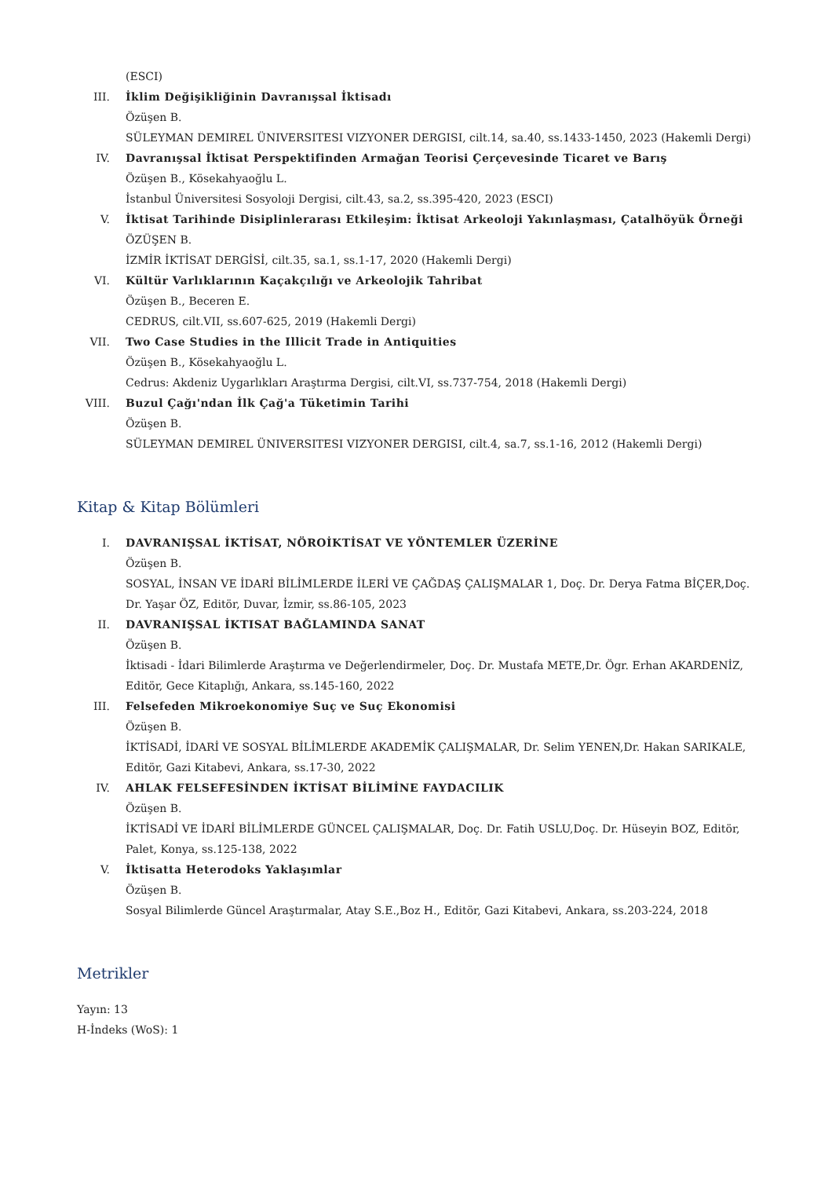(ESCI)
III. İklim Değişikliğinin Davranışsal İktisadı
Özüşen B.
SÜLEYMAN DEMIREL ÜNIVERSITESI VIZYONER DERGISI, cilt.14, sa.40, ss.1433-1450, 2023 (Hakemli Dergi)
IV. Davranışsal İktisat Perspektifinden Armağan Teorisi Çerçevesinde Ticaret ve Barış
Özüşen B., Kösekahyaoğlu L.
İstanbul Üniversitesi Sosyoloji Dergisi, cilt.43, sa.2, ss.395-420, 2023 (ESCI)
V. İktisat Tarihinde Disiplinlerarası Etkileşim: İktisat Arkeoloji Yakınlaşması, Çatalhöyük Örneği
ÖZÜŞEN B.
İZMİR İKTİSAT DERGİSİ, cilt.35, sa.1, ss.1-17, 2020 (Hakemli Dergi)
VI. Kültür Varlıklarının Kaçakçılığı ve Arkeolojik Tahribat
Özüşen B., Beceren E.
CEDRUS, cilt.VII, ss.607-625, 2019 (Hakemli Dergi)
VII. Two Case Studies in the Illicit Trade in Antiquities
Özüşen B., Kösekahyaoğlu L.
Cedrus: Akdeniz Uygarlıkları Araştırma Dergisi, cilt.VI, ss.737-754, 2018 (Hakemli Dergi)
VIII. Buzul Çağı'ndan İlk Çağ'a Tüketimin Tarihi
Özüşen B.
SÜLEYMAN DEMIREL ÜNIVERSITESI VIZYONER DERGISI, cilt.4, sa.7, ss.1-16, 2012 (Hakemli Dergi)
Kitap & Kitap Bölümleri
I. DAVRANIŞSAL İKTİSAT, NÖROİKTİSAT VE YÖNTEMLER ÜZERİNE
Özüşen B.
SOSYAL, İNSAN VE İDARİ BİLİMLERDE İLERİ VE ÇAĞDAŞ ÇALIŞMALAR 1, Doç. Dr. Derya Fatma BİÇER,Doç. Dr. Yaşar ÖZ, Editör, Duvar, İzmir, ss.86-105, 2023
II. DAVRANIŞSAL İKTISAT BAĞLAMINDA SANAT
Özüşen B.
İktisadi - İdari Bilimlerde Araştırma ve Değerlendirmeler, Doç. Dr. Mustafa METE,Dr. Ögr. Erhan AKARDENİZ, Editör, Gece Kitaplığı, Ankara, ss.145-160, 2022
III. Felsefeden Mikroekonomiye Suç ve Suç Ekonomisi
Özüşen B.
İKTİSADİ, İDARİ VE SOSYAL BİLİMLERDE AKADEMİK ÇALIŞMALAR, Dr. Selim YENEN,Dr. Hakan SARIKALE, Editör, Gazi Kitabevi, Ankara, ss.17-30, 2022
IV. AHLAK FELSEFESİNDEN İKTİSAT BİLİMİNE FAYDACILIK
Özüşen B.
İKTİSADİ VE İDARİ BİLİMLERDE GÜNCEL ÇALIŞMALAR, Doç. Dr. Fatih USLU,Doç. Dr. Hüseyin BOZ, Editör, Palet, Konya, ss.125-138, 2022
V. İktisatta Heterodoks Yaklaşımlar
Özüşen B.
Sosyal Bilimlerde Güncel Araştırmalar, Atay S.E.,Boz H., Editör, Gazi Kitabevi, Ankara, ss.203-224, 2018
Metrikler
Yayın: 13
H-İndeks (WoS): 1